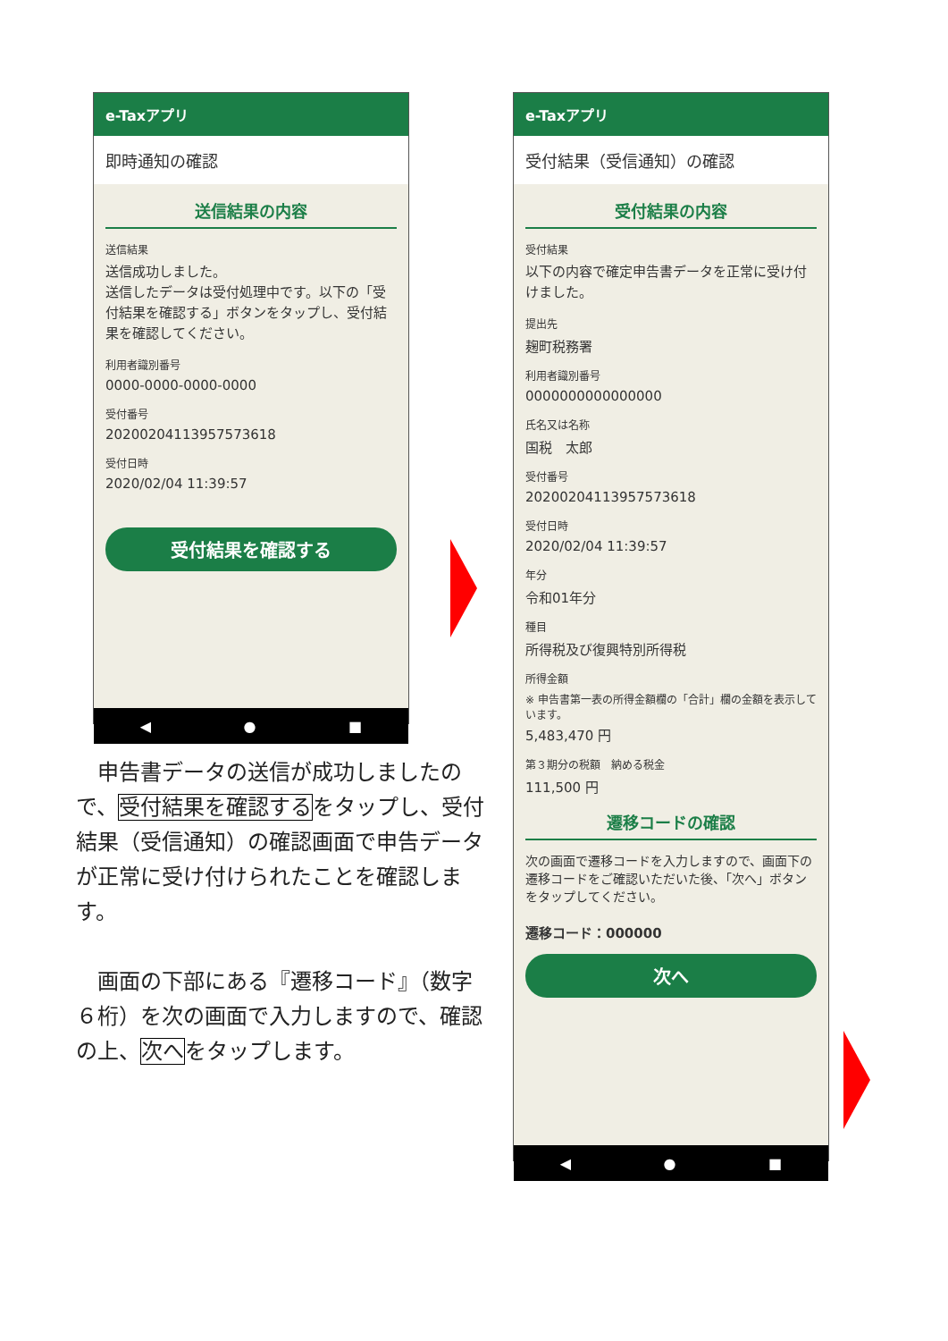e-Taxアプリ
即時通知の確認
送信結果の内容
送信結果
送信成功しました。
送信したデータは受付処理中です。以下の「受付結果を確認する」ボタンをタップし、受付結果を確認してください。
利用者識別番号
0000-0000-0000-0000
受付番号
20200204113957573618
受付日時
2020/02/04 11:39:57
受付結果を確認する
◀ ● ■
　申告書データの送信が成功しましたので、受付結果を確認するをタップし、受付結果（受信通知）の確認画面で申告データが正常に受け付けられたことを確認します。
　画面の下部にある『遷移コード』（数字６桁）を次の画面で入力しますので、確認の上、次へをタップします。
e-Taxアプリ
受付結果（受信通知）の確認
受付結果の内容
受付結果
以下の内容で確定申告書データを正常に受け付けました。
提出先
麹町税務署
利用者識別番号
0000000000000000
氏名又は名称
国税　太郎
受付番号
20200204113957573618
受付日時
2020/02/04 11:39:57
年分
令和01年分
種目
所得税及び復興特別所得税
所得金額
※ 申告書第一表の所得金額欄の「合計」欄の金額を表示しています。
5,483,470 円
第３期分の税額　納める税金
111,500 円
遷移コードの確認
次の画面で遷移コードを入力しますので、画面下の遷移コードをご確認いただいた後、「次へ」ボタンをタップしてください。
遷移コード：000000
次へ
◀ ● ■